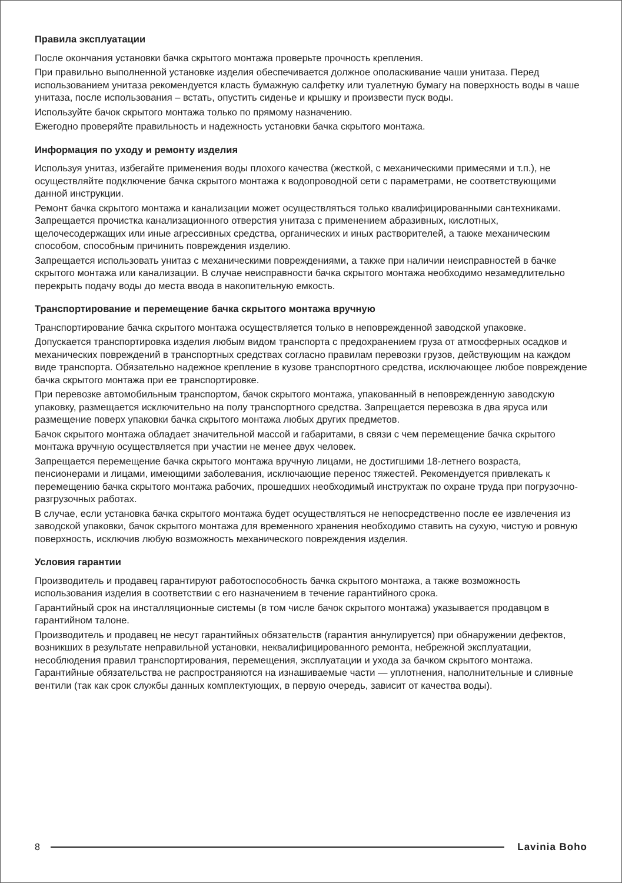Правила эксплуатации
После окончания установки бачка скрытого монтажа проверьте прочность крепления.
При правильно выполненной установке изделия обеспечивается должное ополаскивание чаши унитаза. Перед использованием унитаза рекомендуется класть бумажную салфетку или туалетную бумагу на поверхность воды в чаше унитаза, после использования – встать, опустить сиденье и крышку и произвести пуск воды.
Используйте бачок скрытого монтажа только по прямому назначению.
Ежегодно проверяйте правильность и надежность установки бачка скрытого монтажа.
Информация по уходу и ремонту изделия
Используя унитаз, избегайте применения воды плохого качества (жесткой, с механическими примесями и т.п.), не осуществляйте подключение бачка скрытого монтажа к водопроводной сети с параметрами, не соответствующими данной инструкции.
Ремонт бачка скрытого монтажа и канализации может осуществляться только квалифицированными сантехниками. Запрещается прочистка канализационного отверстия унитаза с применением абразивных, кислотных, щелочесодержащих или иные агрессивных средства, органических и иных растворителей, а также механическим способом, способным причинить повреждения изделию.
Запрещается использовать унитаз с механическими повреждениями, а также при наличии неисправностей в бачке скрытого монтажа или канализации. В случае неисправности бачка скрытого монтажа необходимо незамедлительно перекрыть подачу воды до места ввода в накопительную емкость.
Транспортирование и перемещение бачка скрытого монтажа вручную
Транспортирование бачка скрытого монтажа осуществляется только в неповрежденной заводской упаковке.
Допускается транспортировка изделия любым видом транспорта с предохранением груза от атмосферных осадков и механических повреждений в транспортных средствах согласно правилам перевозки грузов, действующим на каждом виде транспорта. Обязательно надежное крепление в кузове транспортного средства, исключающее любое повреждение бачка скрытого монтажа при ее транспортировке.
При перевозке автомобильным транспортом, бачок скрытого монтажа, упакованный в неповрежденную заводскую упаковку, размещается исключительно на полу транспортного средства. Запрещается перевозка в два яруса или размещение поверх упаковки бачка скрытого монтажа любых других предметов.
Бачок скрытого монтажа обладает значительной массой и габаритами, в связи с чем перемещение бачка скрытого монтажа вручную осуществляется при участии не менее двух человек.
Запрещается перемещение бачка скрытого монтажа вручную лицами, не достигшими 18-летнего возраста, пенсионерами и лицами, имеющими заболевания, исключающие перенос тяжестей. Рекомендуется привлекать к перемещению бачка скрытого монтажа рабочих, прошедших необходимый инструктаж по охране труда при погрузочно-разгрузочных работах.
В случае, если установка бачка скрытого монтажа будет осуществляться не непосредственно после ее извлечения из заводской упаковки, бачок скрытого монтажа для временного хранения необходимо ставить на сухую, чистую и ровную поверхность, исключив любую возможность механического повреждения изделия.
Условия гарантии
Производитель и продавец гарантируют работоспособность бачка скрытого монтажа, а также возможность использования изделия в соответствии с его назначением в течение гарантийного срока.
Гарантийный срок на инсталляционные системы (в том числе бачок скрытого монтажа) указывается продавцом в гарантийном талоне.
Производитель и продавец не несут гарантийных обязательств (гарантия аннулируется) при обнаружении дефектов, возникших в результате неправильной установки, неквалифицированного ремонта, небрежной эксплуатации, несоблюдения правил транспортирования, перемещения, эксплуатации и ухода за бачком скрытого монтажа. Гарантийные обязательства не распространяются на изнашиваемые части — уплотнения, наполнительные и сливные вентили (так как срок службы данных комплектующих, в первую очередь, зависит от качества воды).
8 Lavinia Boho